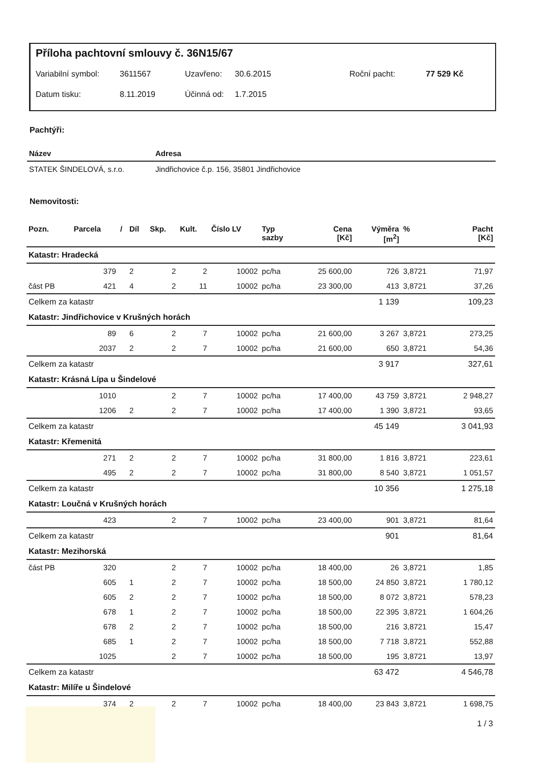Příloha pachtovní smlouvy č. 36N15/67
Variabilní symbol: 3611567 Uzavřeno: 30.6.2015 Roční pacht: 77 529 Kč
Datum tisku: 8.11.2019 Účinná od: 1.7.2015
Pachtýři:
| Název | Adresa |
| --- | --- |
| STATEK ŠINDELOVÁ, s.r.o. | Jindřichovice č.p. 156, 35801 Jindřichovice |
Nemovitosti:
| Pozn. | Parcela | / | Díl | Skp. | Kult. | Číslo LV | Typ sazby | Cena [Kč] | Výměra [m<sup>2</sup>] | % | Pacht [Kč] |
| --- | --- | --- | --- | --- | --- | --- | --- | --- | --- | --- | --- |
| Katastr: Hradecká | | | | | | | | | | | |
| | 379 | | 2 | 2 | 2 | 10002 | pc/ha | 25 600,00 | 726 | 3,8721 | 71,97 |
| část PB | 421 | | 4 | 2 | 11 | 10002 | pc/ha | 23 300,00 | 413 | 3,8721 | 37,26 |
| Celkem za katastr | | | | | | | | | 1 139 | | 109,23 |
| Katastr: Jindřichovice v Krušných horách | | | | | | | | | | | |
| | 89 | | 6 | 2 | 7 | 10002 | pc/ha | 21 600,00 | 3 267 | 3,8721 | 273,25 |
| | 2037 | | 2 | 2 | 7 | 10002 | pc/ha | 21 600,00 | 650 | 3,8721 | 54,36 |
| Celkem za katastr | | | | | | | | | 3 917 | | 327,61 |
| Katastr: Krásná Lípa u Šindelové | | | | | | | | | | | |
| | 1010 | | | 2 | 7 | 10002 | pc/ha | 17 400,00 | 43 759 | 3,8721 | 2 948,27 |
| | 1206 | | 2 | 2 | 7 | 10002 | pc/ha | 17 400,00 | 1 390 | 3,8721 | 93,65 |
| Celkem za katastr | | | | | | | | | 45 149 | | 3 041,93 |
| Katastr: Křemenitá | | | | | | | | | | | |
| | 271 | | 2 | 2 | 7 | 10002 | pc/ha | 31 800,00 | 1 816 | 3,8721 | 223,61 |
| | 495 | | 2 | 2 | 7 | 10002 | pc/ha | 31 800,00 | 8 540 | 3,8721 | 1 051,57 |
| Celkem za katastr | | | | | | | | | 10 356 | | 1 275,18 |
| Katastr: Loučná v Krušných horách | | | | | | | | | | | |
| | 423 | | | 2 | 7 | 10002 | pc/ha | 23 400,00 | 901 | 3,8721 | 81,64 |
| Celkem za katastr | | | | | | | | | 901 | | 81,64 |
| Katastr: Mezihorská | | | | | | | | | | | |
| část PB | 320 | | | 2 | 7 | 10002 | pc/ha | 18 400,00 | 26 | 3,8721 | 1,85 |
| | 605 | | 1 | 2 | 7 | 10002 | pc/ha | 18 500,00 | 24 850 | 3,8721 | 1 780,12 |
| | 605 | | 2 | 2 | 7 | 10002 | pc/ha | 18 500,00 | 8 072 | 3,8721 | 578,23 |
| | 678 | | 1 | 2 | 7 | 10002 | pc/ha | 18 500,00 | 22 395 | 3,8721 | 1 604,26 |
| | 678 | | 2 | 2 | 7 | 10002 | pc/ha | 18 500,00 | 216 | 3,8721 | 15,47 |
| | 685 | | 1 | 2 | 7 | 10002 | pc/ha | 18 500,00 | 7 718 | 3,8721 | 552,88 |
| | 1025 | | | 2 | 7 | 10002 | pc/ha | 18 500,00 | 195 | 3,8721 | 13,97 |
| Celkem za katastr | | | | | | | | | 63 472 | | 4 546,78 |
| Katastr: Milíře u Šindelové | | | | | | | | | | | |
| | 374 | | 2 | 2 | 7 | 10002 | pc/ha | 18 400,00 | 23 843 | 3,8721 | 1 698,75 |
1 / 3